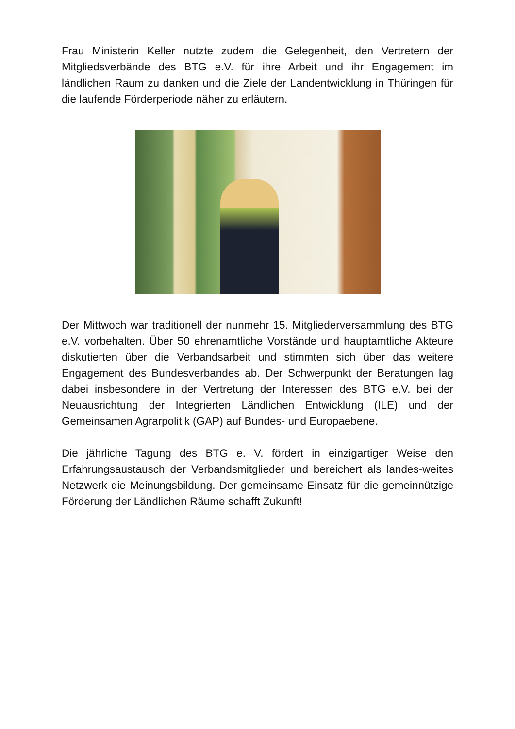Frau Ministerin Keller nutzte zudem die Gelegenheit, den Vertretern der Mitgliedsverbände des BTG e.V. für ihre Arbeit und ihr Engagement im ländlichen Raum zu danken und die Ziele der Landentwicklung in Thüringen für die laufende Förderperiode näher zu erläutern.
Der Mittwoch war traditionell der nunmehr 15. Mitgliederversammlung des BTG e.V. vorbehalten. Über 50 ehrenamtliche Vorstände und hauptamtliche Akteure diskutierten über die Verbandsarbeit und stimmten sich über das weitere Engagement des Bundesverbandes ab. Der Schwerpunkt der Beratungen lag dabei insbesondere in der Vertretung der Interessen des BTG e.V. bei der Neuausrichtung der Integrierten Ländlichen Entwicklung (ILE) und der Gemeinsamen Agrarpolitik (GAP) auf Bundes- und Europaebene.
Die jährliche Tagung des BTG e. V. fördert in einzigartiger Weise den Erfahrungsaustausch der Verbandsmitglieder und bereichert als landes-weites Netzwerk die Meinungsbildung. Der gemeinsame Einsatz für die gemeinnützige Förderung der Ländlichen Räume schafft Zukunft!